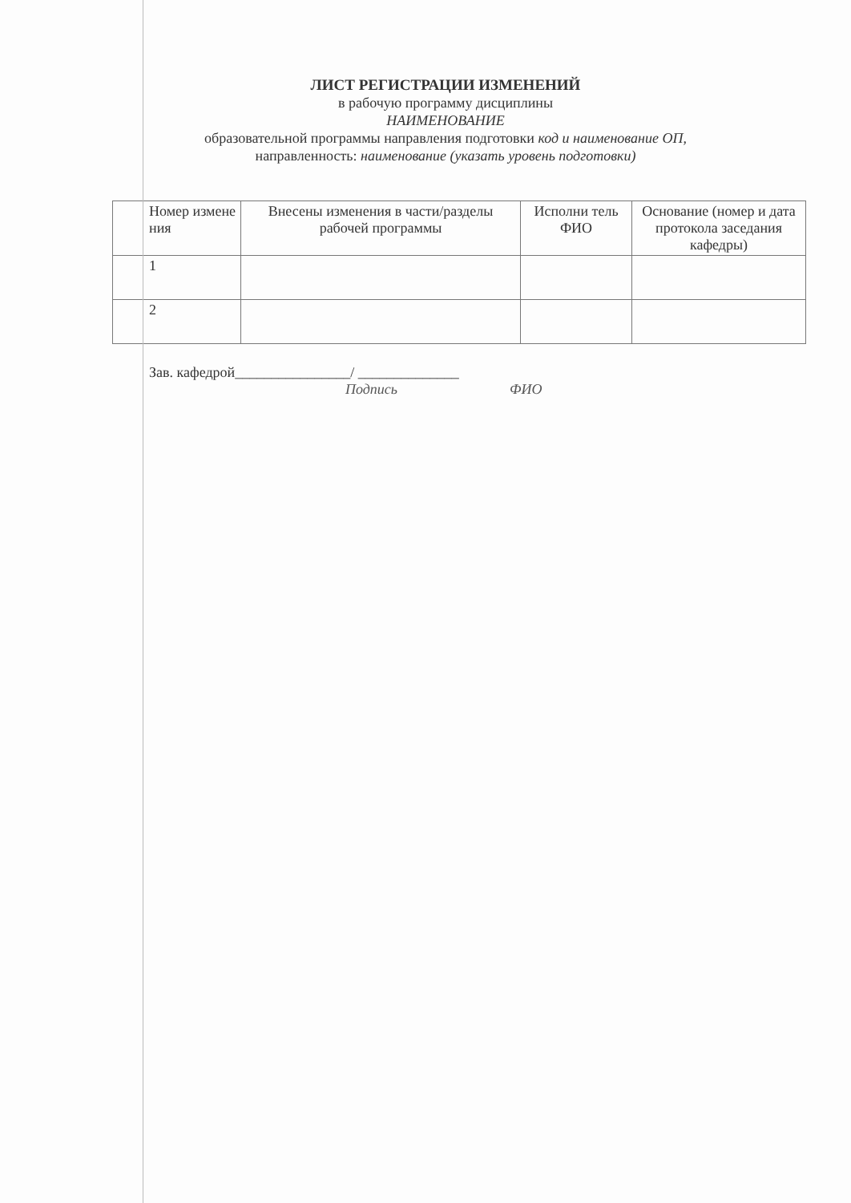ЛИСТ РЕГИСТРАЦИИ ИЗМЕНЕНИЙ
в рабочую программу дисциплины
НАИМЕНОВАНИЕ
образовательной программы направления подготовки код и наименование ОП,
направленность: наименование (указать уровень подготовки)
| Номер измене ния | Внесены изменения в части/разделы рабочей программы | Исполни тель ФИО | Основание (номер и дата протокола заседания кафедры) |
| --- | --- | --- | --- |
| 1 | | | |
| 2 | | | |
Зав. кафедрой________________/ ______________
Подпись ФИО